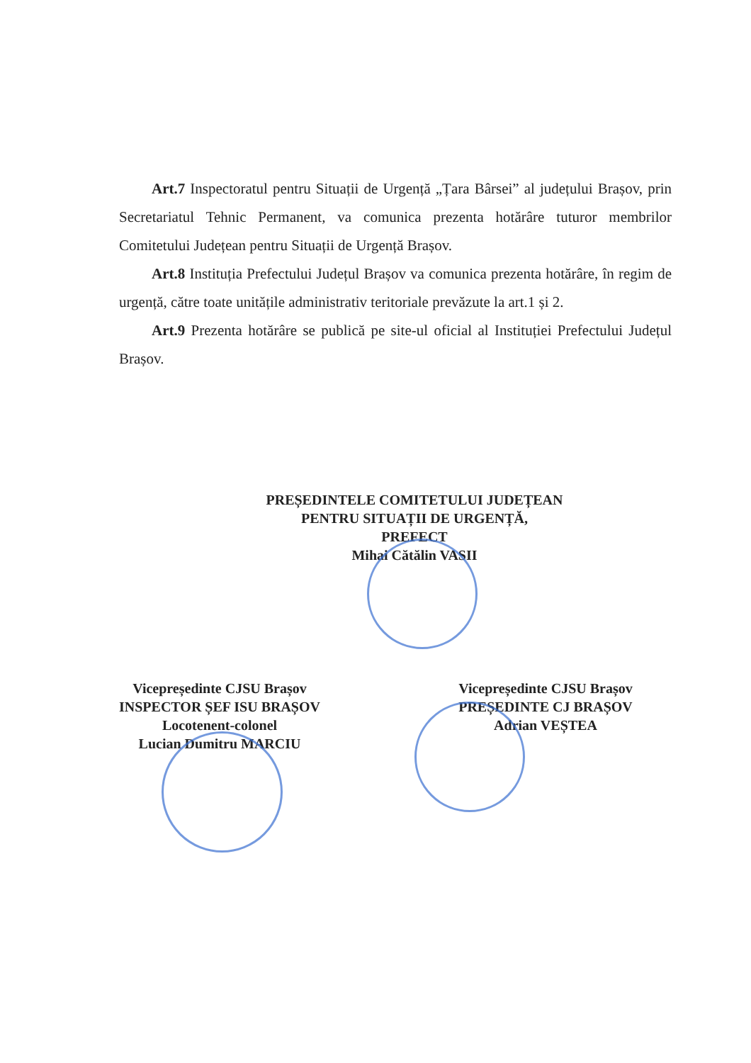Art.7 Inspectoratul pentru Situații de Urgență „Țara Bârsei” al județului Brașov, prin Secretariatul Tehnic Permanent, va comunica prezenta hotărâre tuturor membrilor Comitetului Județean pentru Situații de Urgență Brașov.
Art.8 Instituția Prefectului Județul Brașov va comunica prezenta hotărâre, în regim de urgență, către toate unitățile administrativ teritoriale prevăzute la art.1 și 2.
Art.9 Prezenta hotărâre se publică pe site-ul oficial al Instituției Prefectului Județul Brașov.
PREȘEDINTELE COMITETULUI JUDEȚEAN
PENTRU SITUAȚII DE URGENȚĂ,
PREFECT
Mihai Cătălin VASII
Vicepreședinte CJSU Brașov
INSPECTOR ȘEF ISU BRAȘOV
Locotenent-colonel
Lucian Dumitru MARCIU
Vicepreședinte CJSU Brașov
PREȘEDINTE CJ BRAȘOV
Adrian VEȘTEA